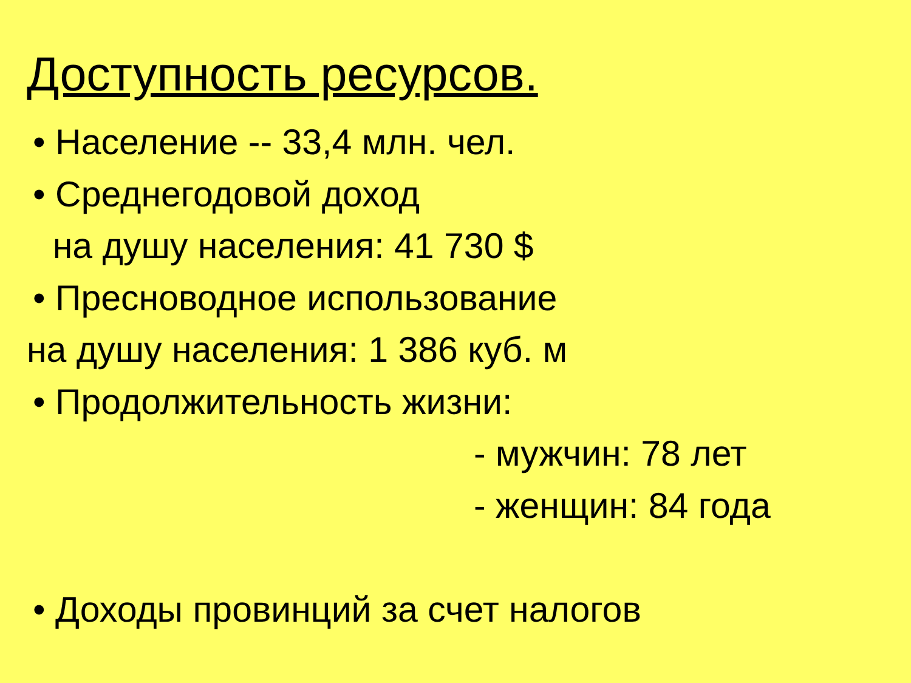Доступность ресурсов.
• Население -- 33,4 млн. чел.
• Среднегодовой доход
на душу населения: 41 730 $
• Пресноводное использование
на душу населения: 1 386 куб. м
• Продолжительность жизни:
- мужчин: 78 лет
- женщин: 84 года
• Доходы провинций за счет налогов